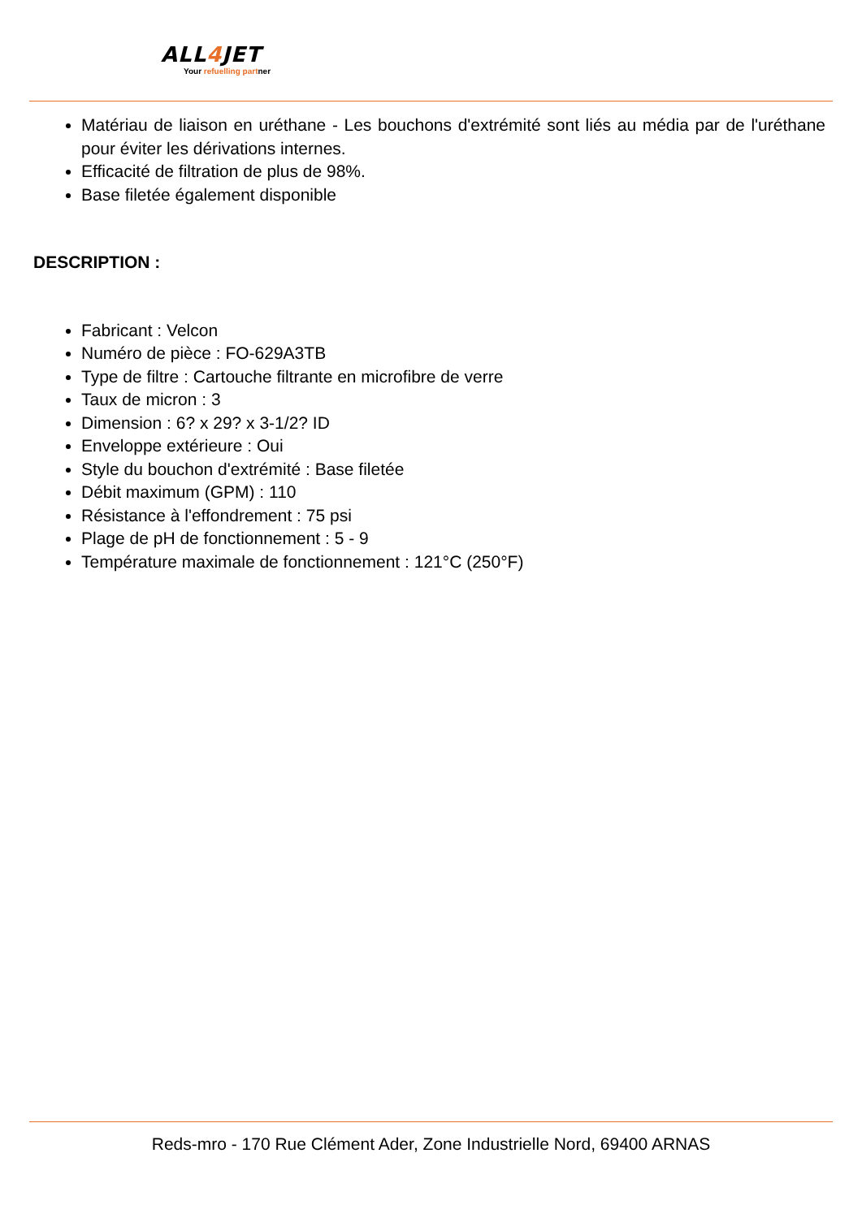ALL4 JET
Your refuelling partner
Matériau de liaison en uréthane - Les bouchons d'extrémité sont liés au média par de l'uréthane pour éviter les dérivations internes.
Efficacité de filtration de plus de 98%.
Base filetée également disponible
DESCRIPTION :
Fabricant : Velcon
Numéro de pièce : FO-629A3TB
Type de filtre : Cartouche filtrante en microfibre de verre
Taux de micron : 3
Dimension : 6? x 29? x 3-1/2? ID
Enveloppe extérieure : Oui
Style du bouchon d'extrémité : Base filetée
Débit maximum (GPM) : 110
Résistance à l'effondrement : 75 psi
Plage de pH de fonctionnement : 5 - 9
Température maximale de fonctionnement : 121°C (250°F)
Reds-mro - 170 Rue Clément Ader, Zone Industrielle Nord, 69400 ARNAS